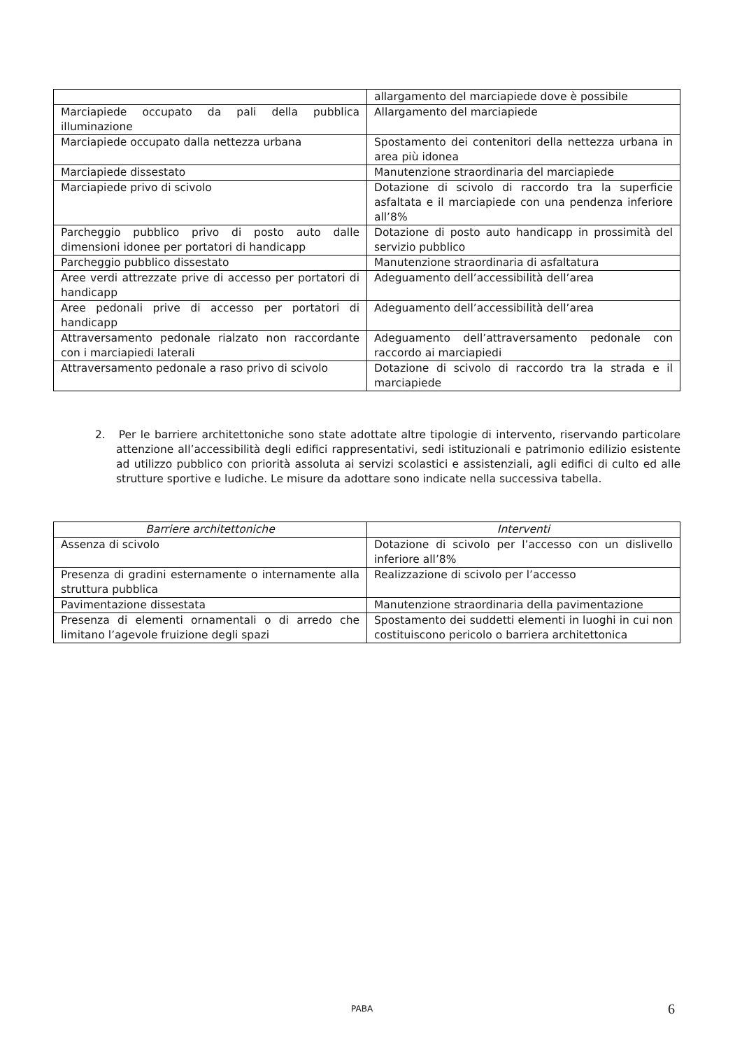| | allargamento del marciapiede dove è possibile |
| Marciapiede occupato da pali della pubblica illuminazione | Allargamento del marciapiede |
| Marciapiede occupato dalla nettezza urbana | Spostamento dei contenitori della nettezza urbana in area più idonea |
| Marciapiede dissestato | Manutenzione straordinaria del marciapiede |
| Marciapiede privo di scivolo | Dotazione di scivolo di raccordo tra la superficie asfaltata e il marciapiede con una pendenza inferiore all’8% |
| Parcheggio pubblico privo di posto auto dalle dimensioni idonee per portatori di handicapp | Dotazione di posto auto handicapp in prossimità del servizio pubblico |
| Parcheggio pubblico dissestato | Manutenzione straordinaria di asfaltatura |
| Aree verdi attrezzate prive di accesso per portatori di handicapp | Adeguamento dell’accessibilità dell’area |
| Aree pedonali prive di accesso per portatori di handicapp | Adeguamento dell’accessibilità dell’area |
| Attraversamento pedonale rialzato non raccordante con i marciapiedi laterali | Adeguamento dell’attraversamento pedonale con raccordo ai marciapiedi |
| Attraversamento pedonale a raso privo di scivolo | Dotazione di scivolo di raccordo tra la strada e il marciapiede |
2. Per le barriere architettoniche sono state adottate altre tipologie di intervento, riservando particolare attenzione all’accessibilità degli edifici rappresentativi, sedi istituzionali e patrimonio edilizio esistente ad utilizzo pubblico con priorità assoluta ai servizi scolastici e assistenziali, agli edifici di culto ed alle strutture sportive e ludiche. Le misure da adottare sono indicate nella successiva tabella.
| Barriere architettoniche | Interventi |
| --- | --- |
| Assenza di scivolo | Dotazione di scivolo per l’accesso con un dislivello inferiore all’8% |
| Presenza di gradini esternamente o internamente alla struttura pubblica | Realizzazione di scivolo per l’accesso |
| Pavimentazione dissestata | Manutenzione straordinaria della pavimentazione |
| Presenza di elementi ornamentali o di arredo che limitano l’agevole fruizione degli spazi | Spostamento dei suddetti elementi in luoghi in cui non costituiscono pericolo o barriera architettonica |
PABA 6